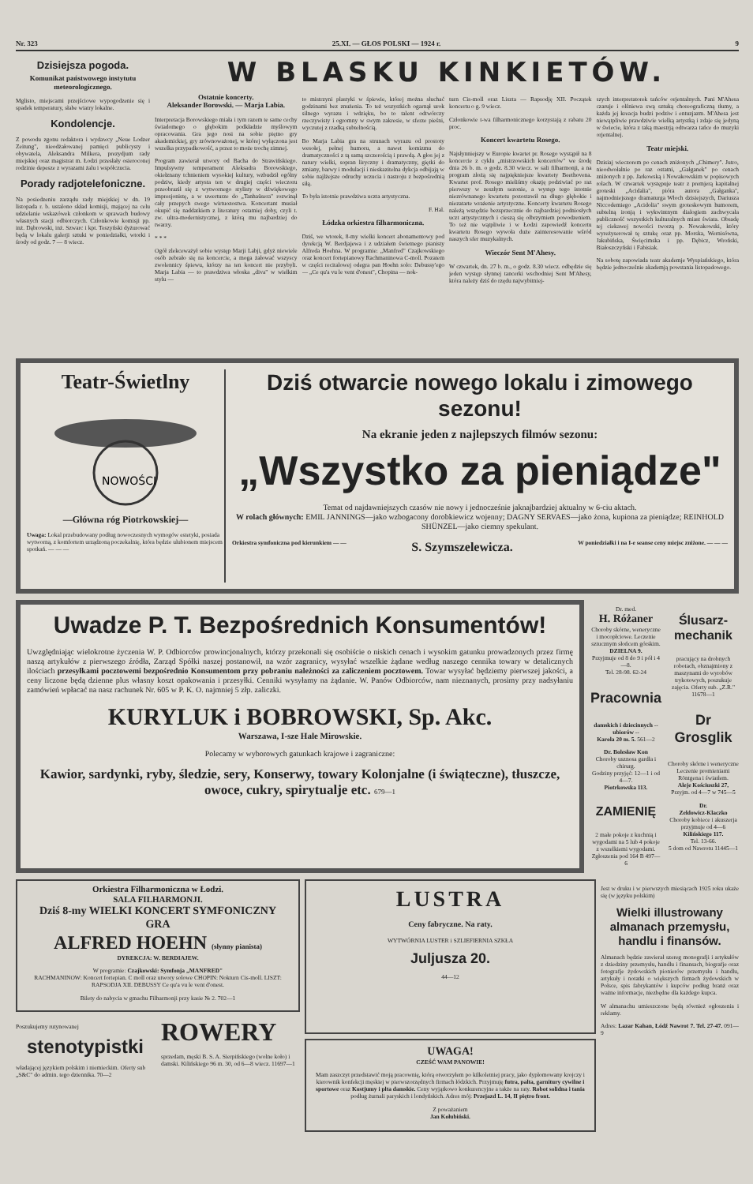Nr. 323 25.XI. — GŁOS POLSKI — 1924 r. 9
Dzisiejsza pogoda.
Komunikat państwowego instytutu meteorologicznego.
Mglisto, miejscami przejściowe wypogodzenie się i spadek temperatury, słabe wiatry lokalne.
Kondolencje.
Z powodu zgonu redaktora i wydawcy „Neue Lodzer Zeitung", nieodżałowanej pamięci publicysty i obywatela, Aleksandra Milkera, prezydjum rady miejskiej oraz magistrat m. Łodzi przesłały osieroconej rodzinie depesze z wyrazami żalu i współczucia.
Porady radjotelefoniczne.
Na posiedzeniu zarządu rady miejskiej w dn. 19 listopada r. b. ustalono skład komisji, mającej na celu udzielanie wskazówek członkom w sprawach budowy własnych stacji odbiorczych. Członkowie komisji pp. inż. Dąbrowski, inż. Szwarc i kpt. Teszyński dyżurować będą w lokalu galerji sztuki w poniedziałki, wtorki i środy od godz. 7 — 8 wiecz.
W BLASKU KINKIETÓW.
Ostatnie koncerty.
Aleksander Borowski. — Marja Labia.
Interpretacja Borowskiego miała i tym razem te same cechy świadomego o głębokim podkładzie myślowym opracowania. Gra jego nosi na sobie piętno gry akademickiej, gry zrównoważonej, w której wyłączona jest wszelka przypadkowość, a przez to może trochę zimnej.
Program zawierał utwory od Bacha do Strawińskiego. Impulsywny temperament Aleksadra Borowskiego, okiełznany tchnieniem wysokiej kultury, wzbudził ogólny podziw, kiedy artysta ten w drugiej części wieczoru przeobraził się z wytwornego stylisty w dźwiękowego impresjonistę, a w uwerturze do „Tanhaüsera" rozwinął cały przepych swego wirtuozostwa. Koncertant musiał okupić się naddatkiem z literatury ostatniej doby, czyli t. zw. ultra-modernistycznej, z którą mu najbardziej do twarzy.
* * *
Ogół zlekceważył sobie występ Marji Labji, gdyż niewiele osób zebrało się na koncercie, a moga żałować wszyscy zwolennicy śpiewu, którzy na ten koncert nie przybyli. Marja Labia — to prawdziwa włoska „diva" w wielkim stylu —
to mistrzyni plastyki w śpiewie, której można słuchać godzinami bez znużenia. To też wszystkich ogarnął urok silnego wyrazu i wdzięku, bo to talent odtwórczy rzeczywisty i ogromny w swym zakresie, w sferze pieśni, wyczutej z rzadką subtelnością.
Bo Marja Labia gra na strunach wyrazu od prostoty wesołej, pełnej humoru, a nawet komizmu do dramatyczności z tą samą szczerością i prawdą. A głos jej z natury wielki, sopran liryczny i dramatyczny, giętki do zmiany, barwy i modulacji i nieskazitelna dykcja odbijają w sobie najlżejsze odruchy uczucia i nastroju z bezpośrednią siłą.
To była istotnie prawdziwa uczta artystyczna.
F. Hal.
Łódzka orkiestra filharmoniczna.
Dziś, we wtorek, 8-my wielki koncert abonamentowy pod dyrekcją W. Berdjajewa i z udziałem świetnego pianisty Alfreda Hoehna. W programie: „Manfred" Czajkowskiego oraz koncert fortepianowy Rachmaninowa C-moll. Pozatem w części recitalowej odegra pan Hoehn solo: Debussy'ego — „Ce qu'a vu le vent d'onest", Chopina — nok-
turn Cis-moll oraz Liszta — Rapsodję XII. Początek koncertu o g. 9 wiecz.
Członkowie t-wa filharmonicznego korzystają z rabatu 20 proc.
Koncert kwartetu Rosego.
Najsłynniejszy w Europie kwartet pr. Rosego wystąpił na 8 koncercie z cyklu „mistrzowskich koncertów" we środę dnia 26 b. m. o godz. 8.30 wiecz. w sali filharmonji, a na program złożą się najpiękniejsze kwartety Beethovena. Kwartet prof. Rosego mieliśmy okazję podziwiać po raz pierwszy w zeszłym sezonie, a występ tego istotnie niezrównanego kwartetu pozostawił na długo głębokie i niezatarte wrażenie artystyczne. Koncerty kwartetu Rosego należą wszędzie bezsprzecznie do najbardziej podniosłych uczt artystycznych i cieszą się olbrzymiem powodzeniem. To też nie wątpliwie i w Łodzi zapowiedź koncertu kwartetu Rosego wywoła duże zainteresowanie wśród naszych sfer muzykalnych.
Wieczór Sent M'Ahesy.
W czwartek, dn. 27 b. m., o godz. 8.30 wiecz. odbędzie się jeden występ słynnej tancerki wschodniej Sent M'Ahesy, która należy dziś do rzędu najwybitniej-
szych interpretatorek tańców orjentalnych. Pani M'Ahesa czaruje i olśniewa swą sztuką choreograficzną tłumy, a każda jej kreacja budzi podziw i entuzjazm. M'Ahesa jest niewątpliwie prawdziwie wielką artystką i zdaje się jedyną w świecie, która z taką maestrją odtwarza tańce do muzyki orjentalnej.
Teatr miejski.
Dzisiaj wieczorem po cenach zniżonych „Chimery". Jutro, nieodwołalnie po raz ostatni, „Gałganek" po cenach zniżonych z pp. Jarkowską i Nowakowskim w popisowych rolach. W czwartek występuje teatr z premjerą kapitalnej groteski „Acidalia", pióra autora „Gałganka", najmodniejszego dramaturga Włoch dzisiejszych, Dariusza Niccodemiego „Acidolia" swym groteskowym humorem, subtelną ironją i wykwintnym dialogiem zachwycała publiczność wszystkich kulturalnych miast świata. Obsadę tej ciekawej nowości tworzą p. Nowakowski, który wyreżyserował tę sztukę oraz pp. Morska, Wernisówna, Jakubińska, Święcimska i pp. Dębicz, Wroński, Białoszczyński i Fabisiak.
Na sobotę zapowiada teatr akademje Wyspiańskiego, która będzie jednocześnie akademją powstania listopadowego.
Teatr-Świetlny
NOWOŚCI
—Główna róg Piotrkowskiej—
Uwaga: Lokal przebudowany podług nowoczesnych wymogów estetyki, posiada wytworną, z komfortem urządzoną poczekalnię, która będzie ulubionem miejscem spotkań. — — —
Dziś otwarcie nowego lokalu i zimowego sezonu!
Na ekranie jeden z najlepszych filmów sezonu:
„Wszystko za pieniądze"
Temat od najdawniejszych czasów nie nowy i jednocześnie jaknajbardziej aktualny w 6-ciu aktach.
W rolach głównych: EMIL JANNINGS—jako wzbogacony dorobkiewicz wojenny; DAGNY SERVAES—jako żona, kupiona za pieniądze; REINHOLD SHÜNZEL—jako ciemny spekulant.
Orkiestra symfoniczna pod kierunkiem — — S. Szymszelewicza. W poniedziałki i na I-e seanse ceny miejsc zniżone. — — —
Uwadze P. T. Bezpośrednich Konsumentów!
Uwzględniając wielokrotne życzenia W. P. Odbiorców prowincjonalnych, którzy przekonali się osobiście o niskich cenach i wysokim gatunku prowadzonych przez firmę naszą artykułów z pierwszego źródła, Zarząd Spółki naszej postanowił, na wzór zagranicy, wysyłać wszelkie żądane według naszego cennika towary w detalicznych ilościach przesyłkami pocztowemi bezpośrednio Konsumentom przy pobraniu należności za zaliczeniem pocztowem. Towar wysyłać będziemy pierwszej jakości, a ceny liczone będą dzienne plus własny koszt opakowania i przesyłki. Cenniki wysyłamy na żądanie. W. Panów Odbiorców, nam nieznanych, prosimy przy nadsyłaniu zamówień wpłacać na nasz rachunek Nr. 605 w P. K. O. najmniej 5 złp. zaliczki.
KURYLUK i BOBROWSKI, Sp. Akc.
Warszawa, I-sze Hale Mirowskie.
Polecamy w wyborowych gatunkach krajowe i zagraniczne:
Kawior, sardynki, ryby, śledzie, sery, Konserwy, towary Kolonjalne (i świąteczne), tłuszcze, owoce, cukry, spirytualje etc. 679—1
Dr. med.
H. Różaner
Choroby skórne, weneryczne i mocopłciowe. Leczenie sztucznym słońcem górskim.
DZIELNA 9.
Przyjmuje od 8 do 9 i pół i 4—8.
Tel. 28-98. 62-24
Pracownia
damskich i dziecinnych -- ubiorów --
Karola 20 m. 5. 561—2
Dr. Bolesław Kon
Choroby usznosa gardła i chirurg.
Godziny przyjęć: 12—1 i od 4—7.
Piotrkowska 113.
ZAMIENIĘ
2 małe pokoje z kuchnią i wygodami na 5 lub 4 pokoje z wszelkiemi wygodami. Zgłoszenia pod 164 B 497—6
Ślusarz-mechanik
pracujący na drobnych robotach, obznajmiony z maszynami do wyrobów trykotowych, poszukuje zajęcia. Oferty sub. „Z.R." 11678—1
Dr Grosglik
Choroby skórne i weneryczne
Leczenie promieniami Röntgena i światłem.
Aleje Kościuszki 27,
Przyjm. od 4—7 w 745—5
Dr.
Zeldowicz-Klaczko
Choroby kobiece i akuszerja
przyjmuje od 4—6
Kilińskiego 117.
Tel. 13-66.
5 dom od Nawrotu 11445—1
Orkiestra Filharmoniczna w Łodzi.
SALA FILHARMONJI.
Dziś 8-my WIELKI KONCERT SYMFONICZNY
GRA
ALFRED HOEHN (słynny pianista)
DYREKCJA: W. BERDIAJEW.
W programie: Czajkowski: Symfonja „MANFRED"
RACHMANINOW: Koncert fortepian. C moll oraz utwory solowe CHOPIN: Nokturn Cis-moll. LISZT: RAPSODJA XII. DEBUSSY Ce qu'a vu le vent d'onest.
Bilety do nabycia w gmachu Filharmonji przy kasie № 2. 702—1
Poszukujemy rutynowanej
stenotypistki
władającej językiem polskim i niemieckim. Oferty sub „S&C" do admin. tego dziennika. 70—2
ROWERY
sprzedam, męski B. S. A. Sierpińskiego (wolne koło) i damski. Kilińskiego 96 m. 30, od 6—8 wiecz. 11697—1
LUSTRA
Ceny fabryczne. Na raty.
WYTWÓRNIA LUSTER i SZLIEFIERNIA SZKŁA
Juljusza 20.
44—12
UWAGA!
CZEŚĆ WAM PANOWIE!
Mam zaszczyt przedstawić moją pracownię, którą otworzyłem po kilkoletniej pracy, jako dyplomowany krojczy i kierownik konfekcji męskiej w pierwszorzędnych firmach łódzkich. Przyjmuję futra, palta, garnitury cywilne i sportowe oraz Kostjumy i plta damskie. Ceny wyjątkowo konkurencyjne a także na raty. Robot solidna i tania podług żurnali paryskich i londyńskich. Adres mój: Przejazd L. 14, II piętro front.
Z poważaniem
Jan Kołubiński.
Jest w druku i w pierwszych miesiącach 1925 roku ukaże się (w języku polskim)
Wielki illustrowany almanach przemysłu, handlu i finansów.
Almanach będzie zawierał szereg monografji i artykułów z dziedziny przemysłu, handlu i finansach, biografje oraz fotografje żydowskich pionierów przemysłu i handlu, artykuły i notatki o większych firmach żydowskich w Polsce, spis fabrykantów i kupców podług branż oraz ważne informacje, niezbędne dla każdego kupca.
W almanachu umieszczone będą również ogłoszenia i reklamy.
Adres: Lazar Kahan, Łódź Nawrot 7. Tel. 27-47. 091—9